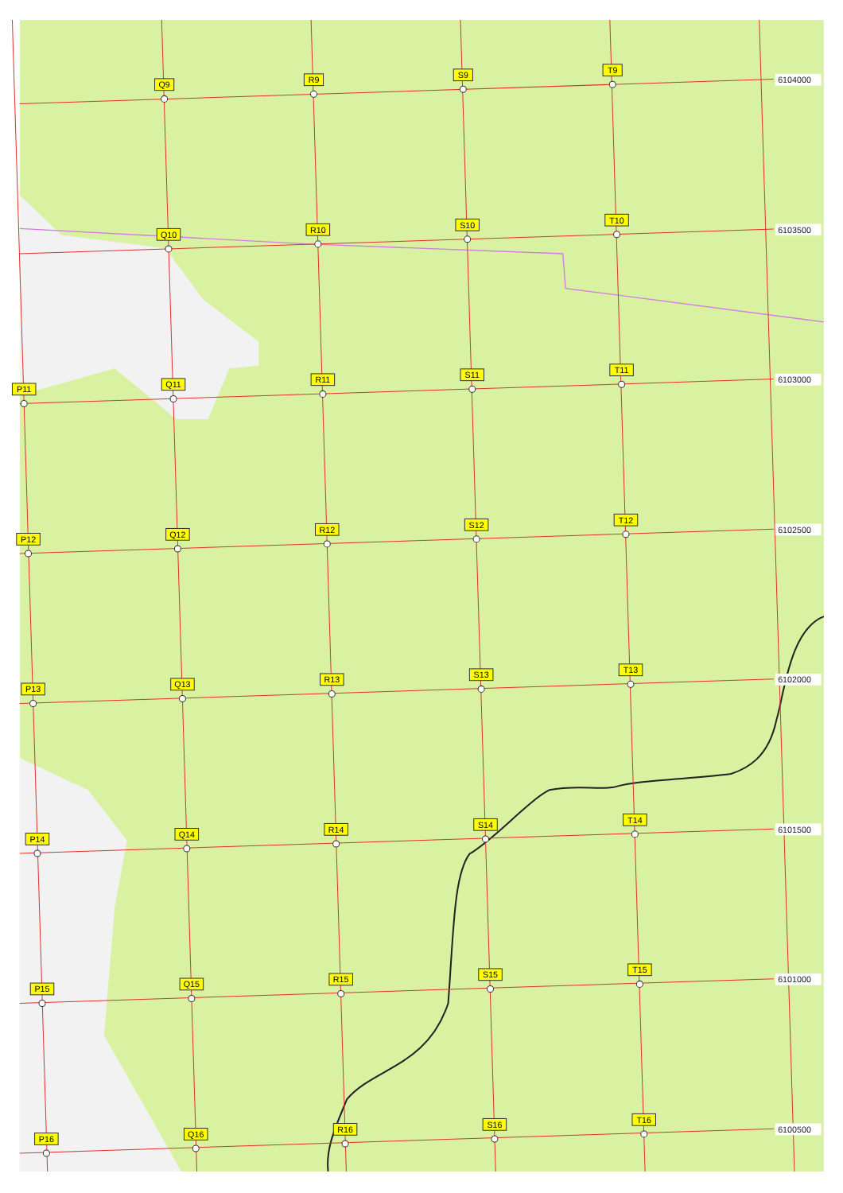Q9
R9
S9
T9
Q10
R10
S10
T10
P11
Q11
R11
S11
T11
P12
Q12
R12
S12
T12
P13
Q13
R13
S13
T13
P14
Q14
R14
S14
T14
P15
Q15
R15
S15
T15
P16
Q16
R16
S16
T16
6104000
6103500
6103000
6102500
6102000
6101500
6101000
6100500